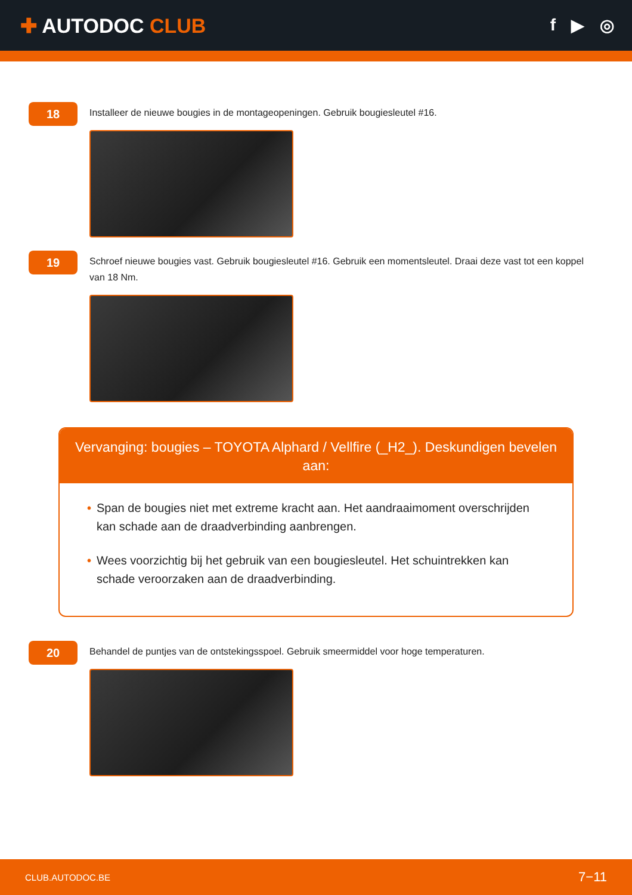✚ AUTODOC CLUB
f ▶ ◎
18
Installeer de nieuwe bougies in de montageopeningen. Gebruik bougiesleutel #16.
19
Schroef nieuwe bougies vast. Gebruik bougiesleutel #16. Gebruik een momentsleutel. Draai deze vast tot een koppel van 18 Nm.
Vervanging: bougies – TOYOTA Alphard / Vellfire (_H2_). Deskundigen bevelen aan:
• Span de bougies niet met extreme kracht aan. Het aandraaimoment overschrijden kan schade aan de draadverbinding aanbrengen.
• Wees voorzichtig bij het gebruik van een bougiesleutel. Het schuintrekken kan schade veroorzaken aan de draadverbinding.
20
Behandel de puntjes van de ontstekingsspoel. Gebruik smeermiddel voor hoge temperaturen.
CLUB.AUTODOC.BE 7−11